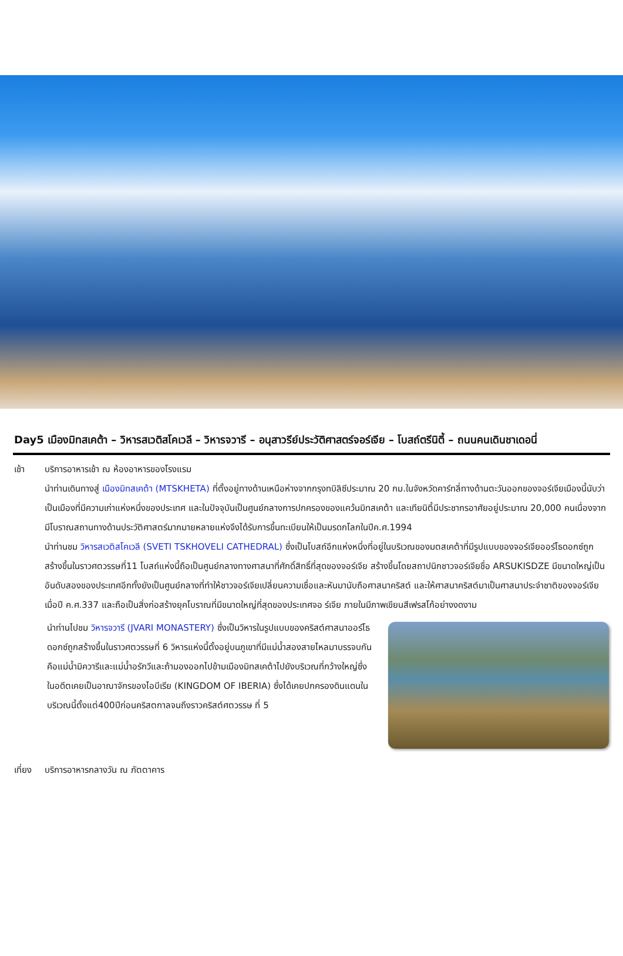Day5 เมืองมิทสเคต้า – วิหารสเวติสโคเวลี – วิหารจวารี – อนุสาวรีย์ประวัติศาสตร์จอร์เจีย – โบสถ์ตรีนิตี้ – ถนนคนเดินชาเดอนี่
เช้า บริการอาหารเช้า ณ ห้องอาหารของโรงแรม
นำท่านเดินทางสู่ เมืองมิทสเคต้า (MTSKHETA) ที่ตั้งอยู่ทางด้านเหนือห่างจากกรุงทบิลิซีประมาณ 20 กม.ในจังหวัดคาร์ทลี่ทางด้านตะวันออกของจอร์เจียเมืองนี้นับว่าเป็นเมืองที่มีความเก่าแห่งหนึ่งของประเทศ และในปัจจุบันเป็นศูนย์กลางการปกครองของแคว้นมิทสเคต้า และเทียนิตี้มีประชากรอาศัยอยู่ประมาณ 20,000 คนเนื่องจากมีโบราณสถานทางด้านประวัติศาสตร์มากมายหลายแห่งจึงได้รับการขึ้นทะเบียนให้เป็นมรดกโลกในปีค.ศ.1994
นำท่านชม วิหารสเวติสโคเวลี (SVETI TSKHOVELI CATHEDRAL) ซึ่งเป็นโบสถ์อีกแห่งหนึ่งที่อยู่ในบริเวณของมตสเคต้าที่มีรูปแบบของจอร์เจียออร์โธดอกซ์ถูกสร้างขึ้นในราวศตวรรษที่11 โบสถ์แห่งนี้ถือเป็นศูนย์กลางทางศาสนาที่ศักดิ์สิทธิ์ที่สุดของจอร์เจีย สร้างขึ้นโดยสถาปนิกชาวจอร์เจียชื่อ ARSUKISDZE มีขนาดใหญ่เป็นอันดับสองของประเทศอีกทั้งยังเป็นศูนย์กลางที่ทำให้ชาวจอร์เจียเปลี่ยนความเชื่อและหันมานับถือศาสนาคริสต์ และให้ศาสนาคริสต์มาเป็นศาสนาประจำชาติของจอร์เจียเมื่อปี ค.ศ.337 และถือเป็นสิ่งก่อสร้างยุคโบราณที่มีขนาดใหญ่ที่สุดของประเทศจอ ร์เจีย ภายในมีภาพเขียนสีเฟรสโก้อย่างงดงาม
นำท่านไปชม วิหารจวารี (JVARI MONASTERY) ซึ่งเป็นวิหารในรูปแบบของคริสต์ศาสนาออร์โธดอกซ์ถูกสร้างขึ้นในราวศตวรรษที่ 6 วิหารแห่งนี้ตั้งอยู่บนภูเขาที่มีแม่น้ำสองสายไหลมาบรรจบกันคือแม่น้ำมิควารีและแม่น้ำอรักวีและถ้ามองออกไปข้ามเมืองมิทสเคต้าไปยังบริเวณที่กว้างใหญ่ซึ่งในอดีตเคยเป็นอาณาจักรของไอบีเรีย (KINGDOM OF IBERIA) ซึ่งได้เคยปกครองดินแดนในบริเวณนี้ตั้งแต่400ปีก่อนคริสตกาลจนถึงราวคริสต์ศตวรรษ ที่ 5
เที่ยง
บริการอาหารกลางวัน ณ ภัตตาคาร